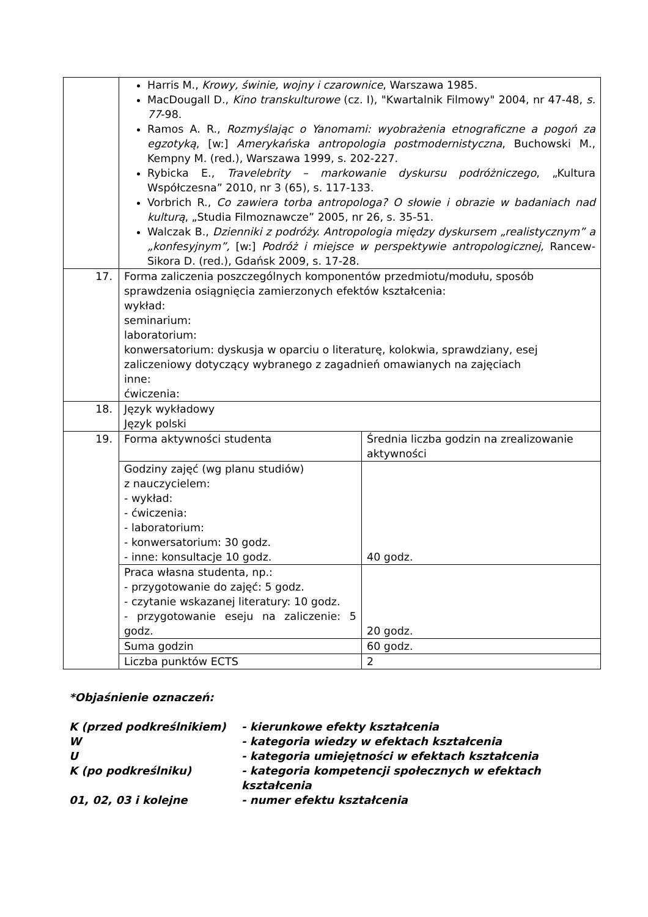| | Harris M., Krowy, świnie, wojny i czarownice , Warszawa 1985. MacDougall D., Kino transkulturowe (cz. I), "Kwartalnik Filmowy" 2004, nr 47-48, s. 77 -98. Ramos A. R., Rozmyślając o Yanomami: wyobrażenia etnograficzne a pogoń za egzotyką , [w:] Amerykańska antropologia postmodernistyczna , Buchowski M., Kempny M. (red.), Warszawa 1999, s. 202-227. Rybicka E., Travelebrity – markowanie dyskursu podróżniczego , „Kultura Współczesna” 2010, nr 3 (65), s. 117-133. Vorbrich R., Co zawiera torba antropologa? O słowie i obrazie w badaniach nad kulturą , „Studia Filmoznawcze” 2005, nr 26, s. 35-51. Walczak B., Dzienniki z podróży. Antropologia między dyskursem „realistycznym” a „konfesyjnym”, [w:] Podróż i miejsce w perspektywie antropologicznej, Rancew-Sikora D. (red.), Gdańsk 2009, s. 17-28. | |
| 17. | Forma zaliczenia poszczególnych komponentów przedmiotu/modułu, sposób sprawdzenia osiągnięcia zamierzonych efektów kształcenia: wykład: seminarium: laboratorium: konwersatorium: dyskusja w oparciu o literaturę, kolokwia, sprawdziany, esej zaliczeniowy dotyczący wybranego z zagadnień omawianych na zajęciach inne: ćwiczenia: | |
| 18. | Język wykładowy Język polski | |
| 19. | Forma aktywności studenta | Średnia liczba godzin na zrealizowanie aktywności |
| | Godziny zajęć (wg planu studiów) z nauczycielem: - wykład: - ćwiczenia: - laboratorium: - konwersatorium: 30 godz. - inne: konsultacje 10 godz. | 40 godz. |
| | Praca własna studenta, np.: - przygotowanie do zajęć: 5 godz. - czytanie wskazanej literatury: 10 godz. - przygotowanie eseju na zaliczenie: 5 godz. | 20 godz. |
| | Suma godzin | 60 godz. |
| | Liczba punktów ECTS | 2 |
*Objaśnienie oznaczeń:
K (przed podkreślnikiem) - kierunkowe efekty kształcenia
W - kategoria wiedzy w efektach kształcenia
U - kategoria umiejętności w efektach kształcenia
K (po podkreślniku) - kategoria kompetencji społecznych w efektach kształcenia
01, 02, 03 i kolejne - numer efektu kształcenia